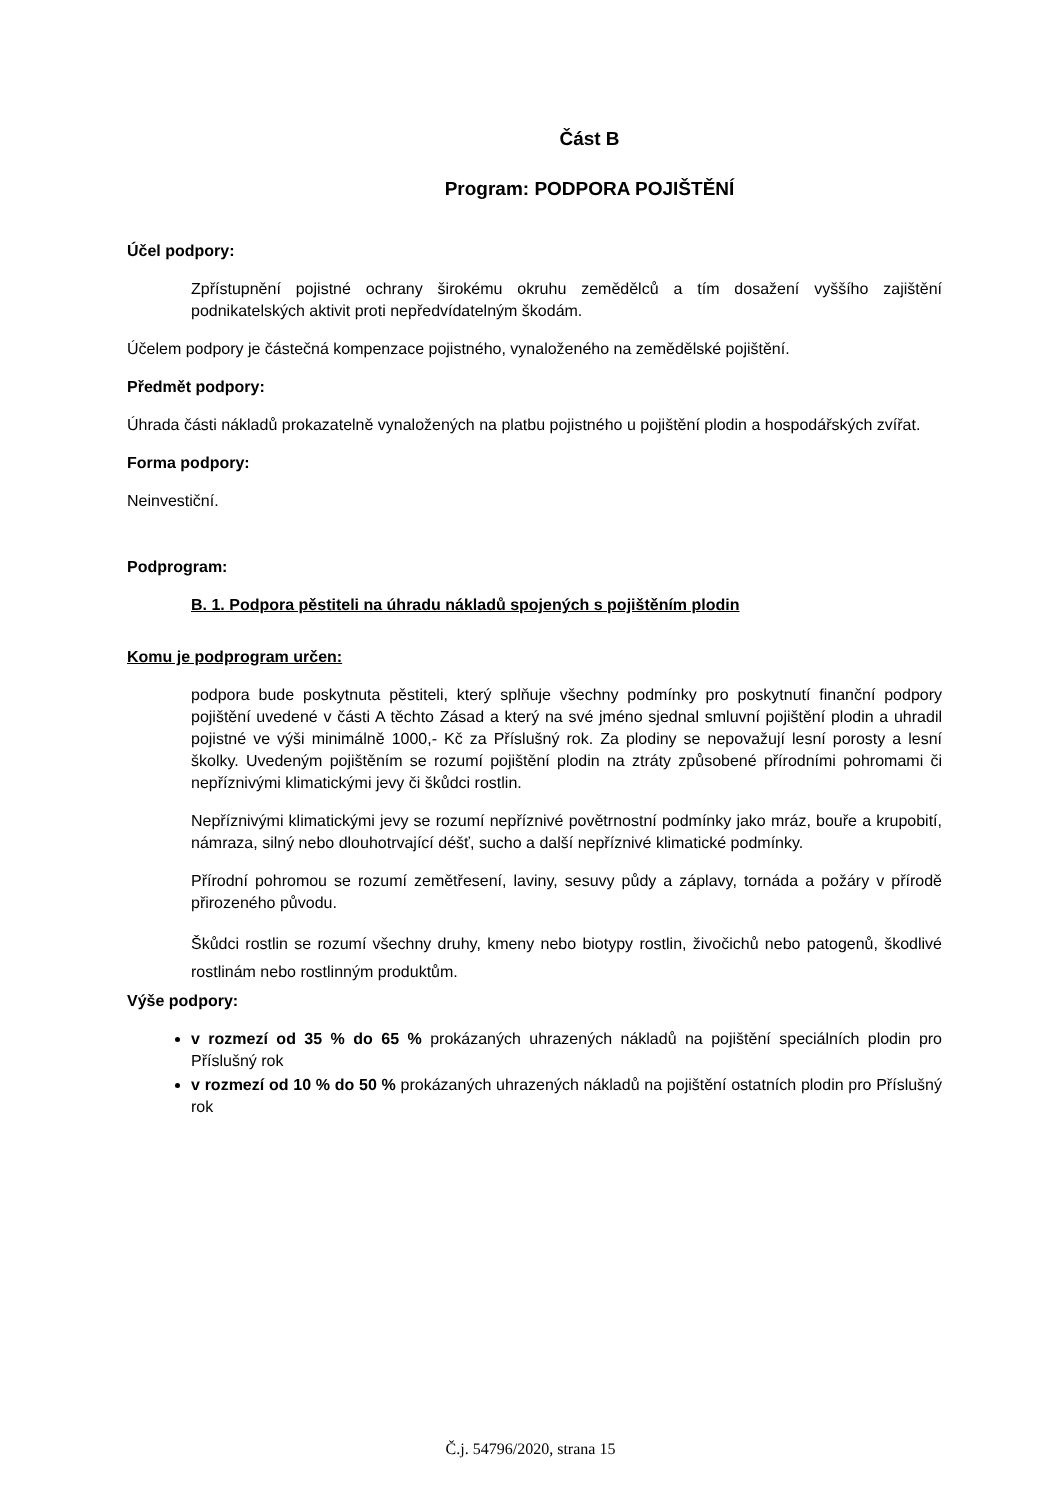Část B
Program: PODPORA POJIŠTĚNÍ
Účel podpory:
Zpřístupnění pojistné ochrany širokému okruhu zemědělců a tím dosažení vyššího zajištění podnikatelských aktivit proti nepředvídatelným škodám.
Účelem podpory je částečná kompenzace pojistného, vynaloženého na zemědělské pojištění.
Předmět podpory:
Úhrada části nákladů prokazatelně vynaložených na platbu pojistného u pojištění plodin a hospodářských zvířat.
Forma podpory:
Neinvestiční.
Podprogram:
B. 1. Podpora pěstiteli na úhradu nákladů spojených s pojištěním plodin
Komu je podprogram určen:
podpora bude poskytnuta pěstiteli, který splňuje všechny podmínky pro poskytnutí finanční podpory pojištění uvedené v části A těchto Zásad a který na své jméno sjednal smluvní pojištění plodin a uhradil pojistné ve výši minimálně 1000,- Kč za Příslušný rok. Za plodiny se nepovažují lesní porosty a lesní školky. Uvedeným pojištěním se rozumí pojištění plodin na ztráty způsobené přírodními pohromami či nepříznivými klimatickými jevy či škůdci rostlin.
Nepříznivými klimatickými jevy se rozumí nepříznivé povětrnostní podmínky jako mráz, bouře a krupobití, námraza, silný nebo dlouhotrvající déšť, sucho a další nepříznivé klimatické podmínky.
Přírodní pohromou se rozumí zemětřesení, laviny, sesuvy půdy a záplavy, tornáda a požáry v přírodě přirozeného původu.
Škůdci rostlin se rozumí všechny druhy, kmeny nebo biotypy rostlin, živočichů nebo patogenů, škodlivé rostlinám nebo rostlinným produktům.
Výše podpory:
v rozmezí od 35 % do 65 % prokázaných uhrazených nákladů na pojištění speciálních plodin pro Příslušný rok
v rozmezí od 10 % do 50 % prokázaných uhrazených nákladů na pojištění ostatních plodin pro Příslušný rok
Č.j. 54796/2020, strana 15